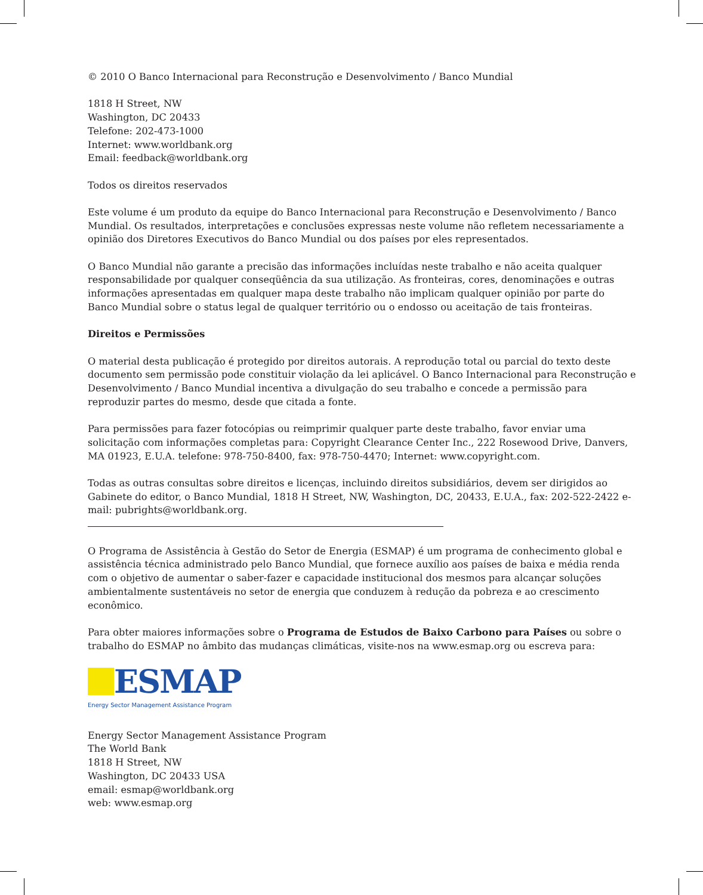© 2010 O Banco Internacional para Reconstrução e Desenvolvimento / Banco Mundial
1818 H Street, NW
Washington, DC 20433
Telefone: 202-473-1000
Internet: www.worldbank.org
Email: feedback@worldbank.org
Todos os direitos reservados
Este volume é um produto da equipe do Banco Internacional para Reconstrução e Desenvolvimento / Banco Mundial. Os resultados, interpretações e conclusões expressas neste volume não refletem necessariamente a opinião dos Diretores Executivos do Banco Mundial ou dos países por eles representados.
O Banco Mundial não garante a precisão das informações incluídas neste trabalho e não aceita qualquer responsabilidade por qualquer conseqüência da sua utilização. As fronteiras, cores, denominações e outras informações apresentadas em qualquer mapa deste trabalho não implicam qualquer opinião por parte do Banco Mundial sobre o status legal de qualquer território ou o endosso ou aceitação de tais fronteiras.
Direitos e Permissões
O material desta publicação é protegido por direitos autorais. A reprodução total ou parcial do texto deste documento sem permissão pode constituir violação da lei aplicável. O Banco Internacional para Reconstrução e Desenvolvimento / Banco Mundial incentiva a divulgação do seu trabalho e concede a permissão para reproduzir partes do mesmo, desde que citada a fonte.
Para permissões para fazer fotocópias ou reimprimir qualquer parte deste trabalho, favor enviar uma solicitação com informações completas para: Copyright Clearance Center Inc., 222 Rosewood Drive, Danvers, MA 01923, E.U.A. telefone: 978-750-8400, fax: 978-750-4470; Internet: www.copyright.com.
Todas as outras consultas sobre direitos e licenças, incluindo direitos subsidiários, devem ser dirigidos ao Gabinete do editor, o Banco Mundial, 1818 H Street, NW, Washington, DC, 20433, E.U.A., fax: 202-522-2422 e-mail: pubrights@worldbank.org.
O Programa de Assistência à Gestão do Setor de Energia (ESMAP) é um programa de conhecimento global e assistência técnica administrado pelo Banco Mundial, que fornece auxílio aos países de baixa e média renda com o objetivo de aumentar o saber-fazer e capacidade institucional dos mesmos para alcançar soluções ambientalmente sustentáveis no setor de energia que conduzem à redução da pobreza e ao crescimento econômico.
Para obter maiores informações sobre o Programa de Estudos de Baixo Carbono para Países ou sobre o trabalho do ESMAP no âmbito das mudanças climáticas, visite-nos na www.esmap.org ou escreva para:
ESMAP
Energy Sector Management Assistance Program
Energy Sector Management Assistance Program
The World Bank
1818 H Street, NW
Washington, DC 20433 USA
email: esmap@worldbank.org
web: www.esmap.org